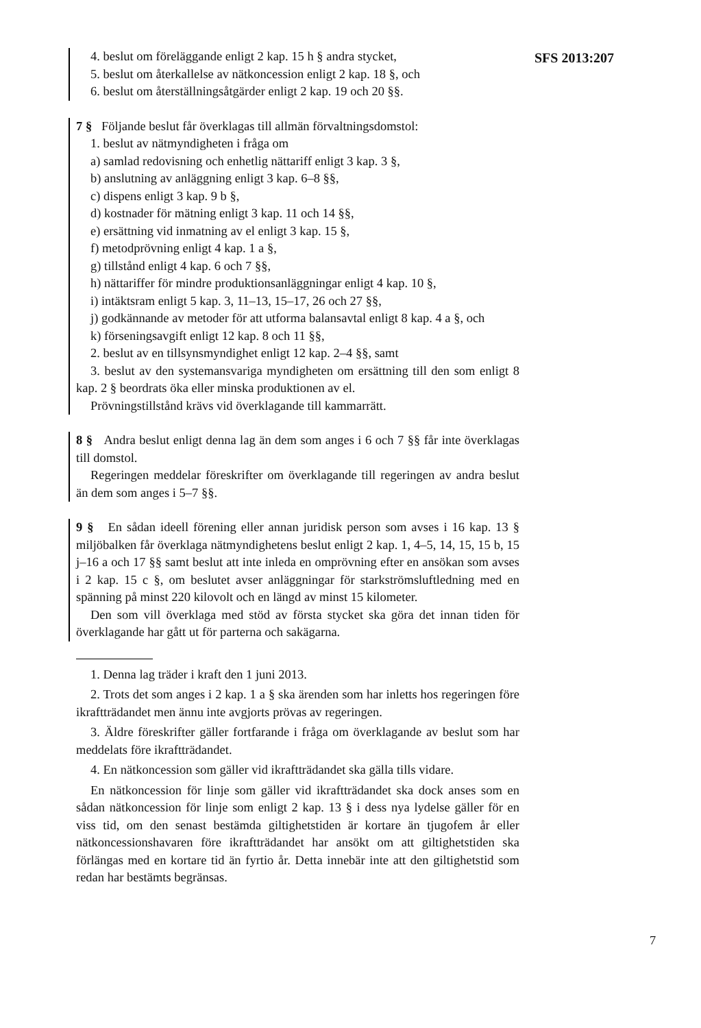SFS 2013:207
4. beslut om föreläggande enligt 2 kap. 15 h § andra stycket,
5. beslut om återkallelse av nätkoncession enligt 2 kap. 18 §, och
6. beslut om återställningsåtgärder enligt 2 kap. 19 och 20 §§.
7 § Följande beslut får överklagas till allmän förvaltningsdomstol:
1. beslut av nätmyndigheten i fråga om
a) samlad redovisning och enhetlig nättariff enligt 3 kap. 3 §,
b) anslutning av anläggning enligt 3 kap. 6–8 §§,
c) dispens enligt 3 kap. 9 b §,
d) kostnader för mätning enligt 3 kap. 11 och 14 §§,
e) ersättning vid inmatning av el enligt 3 kap. 15 §,
f) metodprövning enligt 4 kap. 1 a §,
g) tillstånd enligt 4 kap. 6 och 7 §§,
h) nättariffer för mindre produktionsanläggningar enligt 4 kap. 10 §,
i) intäktsram enligt 5 kap. 3, 11–13, 15–17, 26 och 27 §§,
j) godkännande av metoder för att utforma balansavtal enligt 8 kap. 4 a §, och
k) förseningsavgift enligt 12 kap. 8 och 11 §§,
2. beslut av en tillsynsmyndighet enligt 12 kap. 2–4 §§, samt
3. beslut av den systemansvariga myndigheten om ersättning till den som enligt 8 kap. 2 § beordrats öka eller minska produktionen av el.
Prövningstillstånd krävs vid överklagande till kammarrätt.
8 § Andra beslut enligt denna lag än dem som anges i 6 och 7 §§ får inte överklagas till domstol.
Regeringen meddelar föreskrifter om överklagande till regeringen av andra beslut än dem som anges i 5–7 §§.
9 § En sådan ideell förening eller annan juridisk person som avses i 16 kap. 13 § miljöbalken får överklaga nätmyndighetens beslut enligt 2 kap. 1, 4–5, 14, 15, 15 b, 15 j–16 a och 17 §§ samt beslut att inte inleda en omprövning efter en ansökan som avses i 2 kap. 15 c §, om beslutet avser anläggningar för starkströmsluftledning med en spänning på minst 220 kilovolt och en längd av minst 15 kilometer.
Den som vill överklaga med stöd av första stycket ska göra det innan tiden för överklagande har gått ut för parterna och sakägarna.
1. Denna lag träder i kraft den 1 juni 2013.
2. Trots det som anges i 2 kap. 1 a § ska ärenden som har inletts hos regeringen före ikraftträdandet men ännu inte avgjorts prövas av regeringen.
3. Äldre föreskrifter gäller fortfarande i fråga om överklagande av beslut som har meddelats före ikraftträdandet.
4. En nätkoncession som gäller vid ikraftträdandet ska gälla tills vidare.
En nätkoncession för linje som gäller vid ikraftträdandet ska dock anses som en sådan nätkoncession för linje som enligt 2 kap. 13 § i dess nya lydelse gäller för en viss tid, om den senast bestämda giltighetstiden är kortare än tjugofem år eller nätkoncessionshavaren före ikraftträdandet har ansökt om att giltighetstiden ska förlängas med en kortare tid än fyrtio år. Detta innebär inte att den giltighetstid som redan har bestämts begränsas.
7